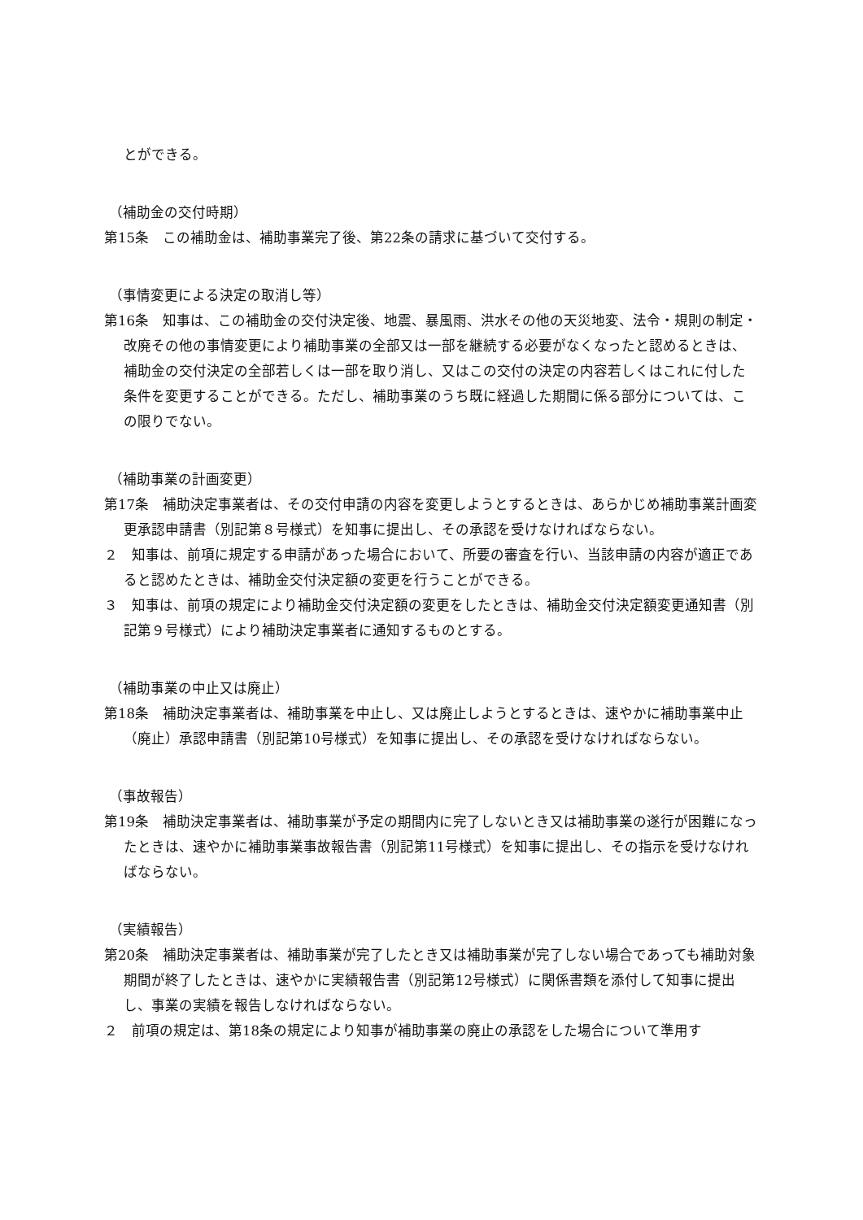とができる。
（補助金の交付時期）
第15条　この補助金は、補助事業完了後、第22条の請求に基づいて交付する。
（事情変更による決定の取消し等）
第16条　知事は、この補助金の交付決定後、地震、暴風雨、洪水その他の天災地変、法令・規則の制定・改廃その他の事情変更により補助事業の全部又は一部を継続する必要がなくなったと認めるときは、補助金の交付決定の全部若しくは一部を取り消し、又はこの交付の決定の内容若しくはこれに付した条件を変更することができる。ただし、補助事業のうち既に経過した期間に係る部分については、この限りでない。
（補助事業の計画変更）
第17条　補助決定事業者は、その交付申請の内容を変更しようとするときは、あらかじめ補助事業計画変更承認申請書（別記第８号様式）を知事に提出し、その承認を受けなければならない。
２　知事は、前項に規定する申請があった場合において、所要の審査を行い、当該申請の内容が適正であると認めたときは、補助金交付決定額の変更を行うことができる。
３　知事は、前項の規定により補助金交付決定額の変更をしたときは、補助金交付決定額変更通知書（別記第９号様式）により補助決定事業者に通知するものとする。
（補助事業の中止又は廃止）
第18条　補助決定事業者は、補助事業を中止し、又は廃止しようとするときは、速やかに補助事業中止（廃止）承認申請書（別記第10号様式）を知事に提出し、その承認を受けなければならない。
（事故報告）
第19条　補助決定事業者は、補助事業が予定の期間内に完了しないとき又は補助事業の遂行が困難になったときは、速やかに補助事業事故報告書（別記第11号様式）を知事に提出し、その指示を受けなければならない。
（実績報告）
第20条　補助決定事業者は、補助事業が完了したとき又は補助事業が完了しない場合であっても補助対象期間が終了したときは、速やかに実績報告書（別記第12号様式）に関係書類を添付して知事に提出し、事業の実績を報告しなければならない。
２　前項の規定は、第18条の規定により知事が補助事業の廃止の承認をした場合について準用す